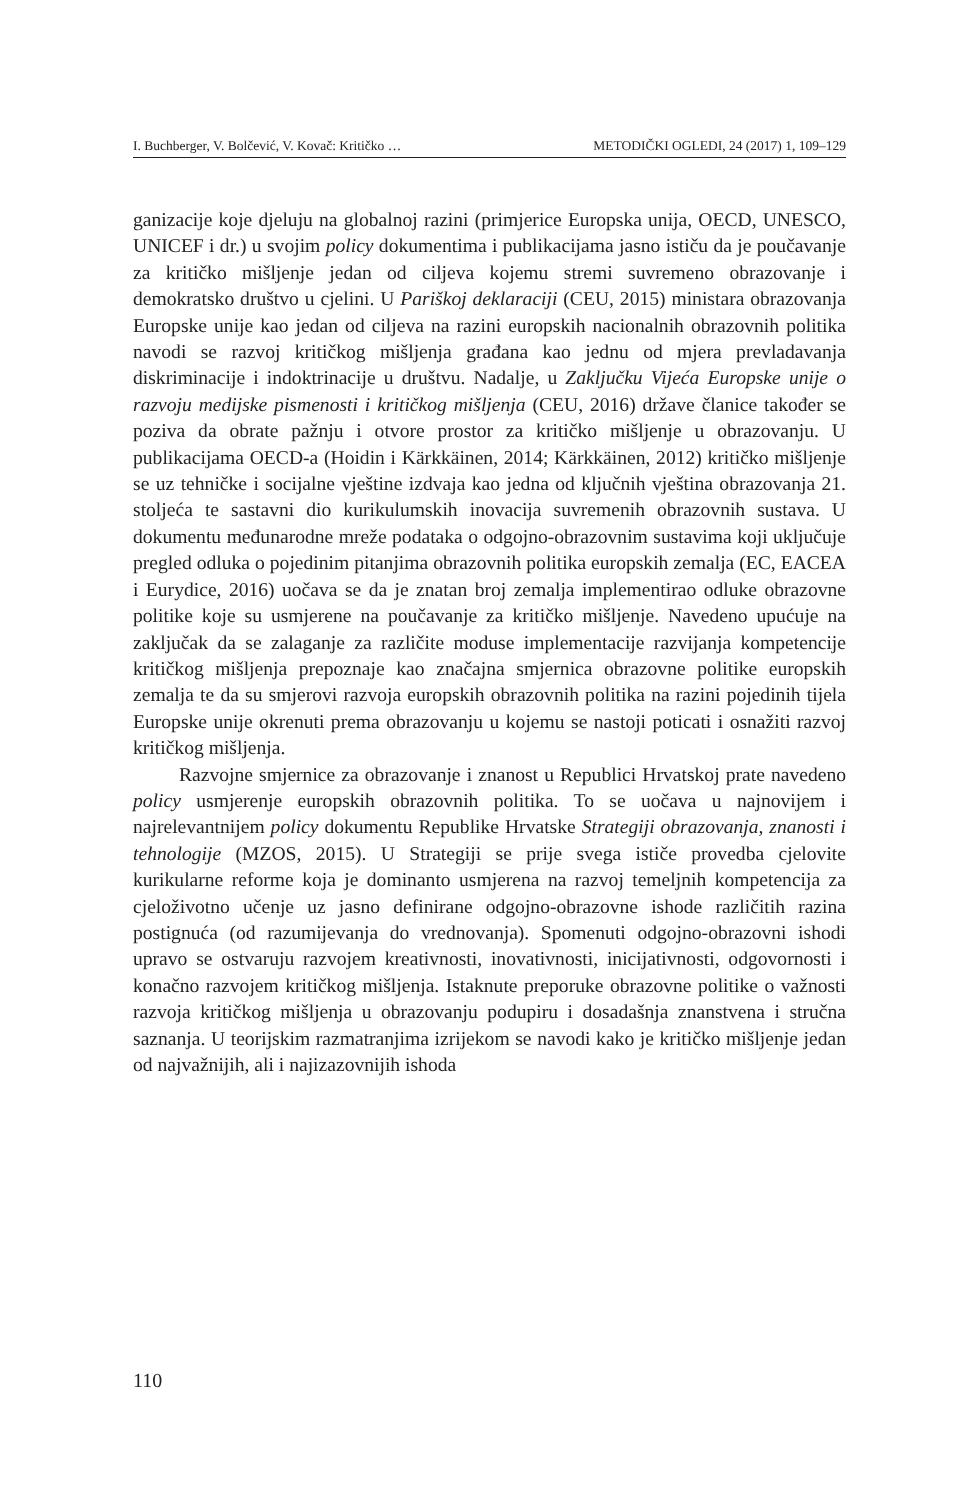I. Buchberger, V. Bolčević, V. Kovač: Kritičko … METODIČKI OGLEDI, 24 (2017) 1, 109–129
ganizacije koje djeluju na globalnoj razini (primjerice Europska unija, OECD, UNESCO, UNICEF i dr.) u svojim policy dokumentima i publikacijama jasno ističu da je poučavanje za kritičko mišljenje jedan od ciljeva kojemu stremi suvremeno obrazovanje i demokratsko društvo u cjelini. U Pariškoj deklaraciji (CEU, 2015) ministara obrazovanja Europske unije kao jedan od ciljeva na razini europskih nacionalnih obrazovnih politika navodi se razvoj kritičkog mišljenja građana kao jednu od mjera prevladavanja diskriminacije i indoktrinacije u društvu. Nadalje, u Zaključku Vijeća Europske unije o razvoju medijske pismenosti i kritičkog mišljenja (CEU, 2016) države članice također se poziva da obrate pažnju i otvore prostor za kritičko mišljenje u obrazovanju. U publikacijama OECD-a (Hoidin i Kärkkäinen, 2014; Kärkkäinen, 2012) kritičko mišljenje se uz tehničke i socijalne vještine izdvaja kao jedna od ključnih vještina obrazovanja 21. stoljeća te sastavni dio kurikulumskih inovacija suvremenih obrazovnih sustava. U dokumentu međunarodne mreže podataka o odgojno-obrazovnim sustavima koji uključuje pregled odluka o pojedinim pitanjima obrazovnih politika europskih zemalja (EC, EACEA i Eurydice, 2016) uočava se da je znatan broj zemalja implementirao odluke obrazovne politike koje su usmjerene na poučavanje za kritičko mišljenje. Navedeno upućuje na zaključak da se zalaganje za različite moduse implementacije razvijanja kompetencije kritičkog mišljenja prepoznaje kao značajna smjernica obrazovne politike europskih zemalja te da su smjerovi razvoja europskih obrazovnih politika na razini pojedinih tijela Europske unije okrenuti prema obrazovanju u kojemu se nastoji poticati i osnažiti razvoj kritičkog mišljenja.
Razvojne smjernice za obrazovanje i znanost u Republici Hrvatskoj prate navedeno policy usmjerenje europskih obrazovnih politika. To se uočava u najnovijem i najrelevantnijem policy dokumentu Republike Hrvatske Strategiji obrazovanja, znanosti i tehnologije (MZOS, 2015). U Strategiji se prije svega ističe provedba cjelovite kurikularne reforme koja je dominanto usmjerena na razvoj temeljnih kompetencija za cjeloživotno učenje uz jasno definirane odgojno-obrazovne ishode različitih razina postignuća (od razumijevanja do vrednovanja). Spomenuti odgojno-obrazovni ishodi upravo se ostvaruju razvojem kreativnosti, inovativnosti, inicijativnosti, odgovornosti i konačno razvojem kritičkog mišljenja. Istaknute preporuke obrazovne politike o važnosti razvoja kritičkog mišljenja u obrazovanju podupiru i dosadašnja znanstvena i stručna saznanja. U teorijskim razmatranjima izrijekom se navodi kako je kritičko mišljenje jedan od najvažnijih, ali i najizazovnijih ishoda
110